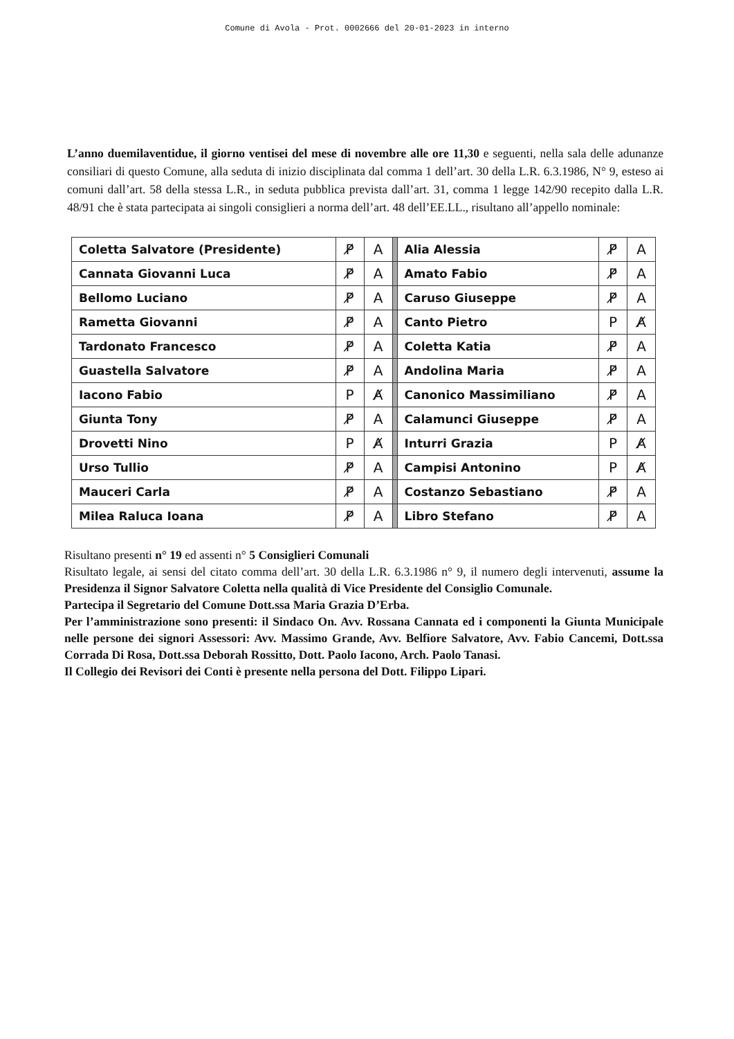Comune di Avola - Prot. 0002666 del 20-01-2023 in interno
L’anno duemilaventidue, il giorno ventisei del mese di novembre alle ore 11,30 e seguenti, nella sala delle adunanze consiliari di questo Comune, alla seduta di inizio disciplinata dal comma 1 dell’art. 30 della L.R. 6.3.1986, N° 9, esteso ai comuni dall’art. 58 della stessa L.R., in seduta pubblica prevista dall’art. 31, comma 1 legge 142/90 recepito dalla L.R. 48/91 che è stata partecipata ai singoli consiglieri a norma dell’art. 48 dell’EE.LL., risultano all’appello nominale:
| Coletta Salvatore (Presidente) | P̸ | A | | Alia Alessia | P̸ | A |
| Cannata Giovanni Luca | P̸ | A | | Amato Fabio | P̸ | A |
| Bellomo Luciano | P̸ | A | | Caruso Giuseppe | P̸ | A |
| Rametta Giovanni | P̸ | A | | Canto Pietro | P | A̸ |
| Tardonato Francesco | P̸ | A | | Coletta Katia | P̸ | A |
| Guastella Salvatore | P̸ | A | | Andolina Maria | P̸ | A |
| Iacono Fabio | P | A̸ | | Canonico Massimiliano | P̸ | A |
| Giunta Tony | P̸ | A | | Calamunci Giuseppe | P̸ | A |
| Drovetti Nino | P | A̸ | | Inturri Grazia | P | A̸ |
| Urso Tullio | P̸ | A | | Campisi Antonino | P | A̸ |
| Mauceri Carla | P̸ | A | | Costanzo Sebastiano | P̸ | A |
| Milea Raluca Ioana | P̸ | A | | Libro Stefano | P̸ | A |
Risultano presenti n° 19 ed assenti n° 5 Consiglieri Comunali
Risultato legale, ai sensi del citato comma dell’art. 30 della L.R. 6.3.1986 n° 9, il numero degli intervenuti, assume la Presidenza il Signor Salvatore Coletta nella qualità di Vice Presidente del Consiglio Comunale.
Partecipa il Segretario del Comune Dott.ssa Maria Grazia D’Erba.
Per l’amministrazione sono presenti: il Sindaco On. Avv. Rossana Cannata ed i componenti la Giunta Municipale nelle persone dei signori Assessori: Avv. Massimo Grande, Avv. Belfiore Salvatore, Avv. Fabio Cancemi, Dott.ssa Corrada Di Rosa, Dott.ssa Deborah Rossitto, Dott. Paolo Iacono, Arch. Paolo Tanasi.
Il Collegio dei Revisori dei Conti è presente nella persona del Dott. Filippo Lipari.